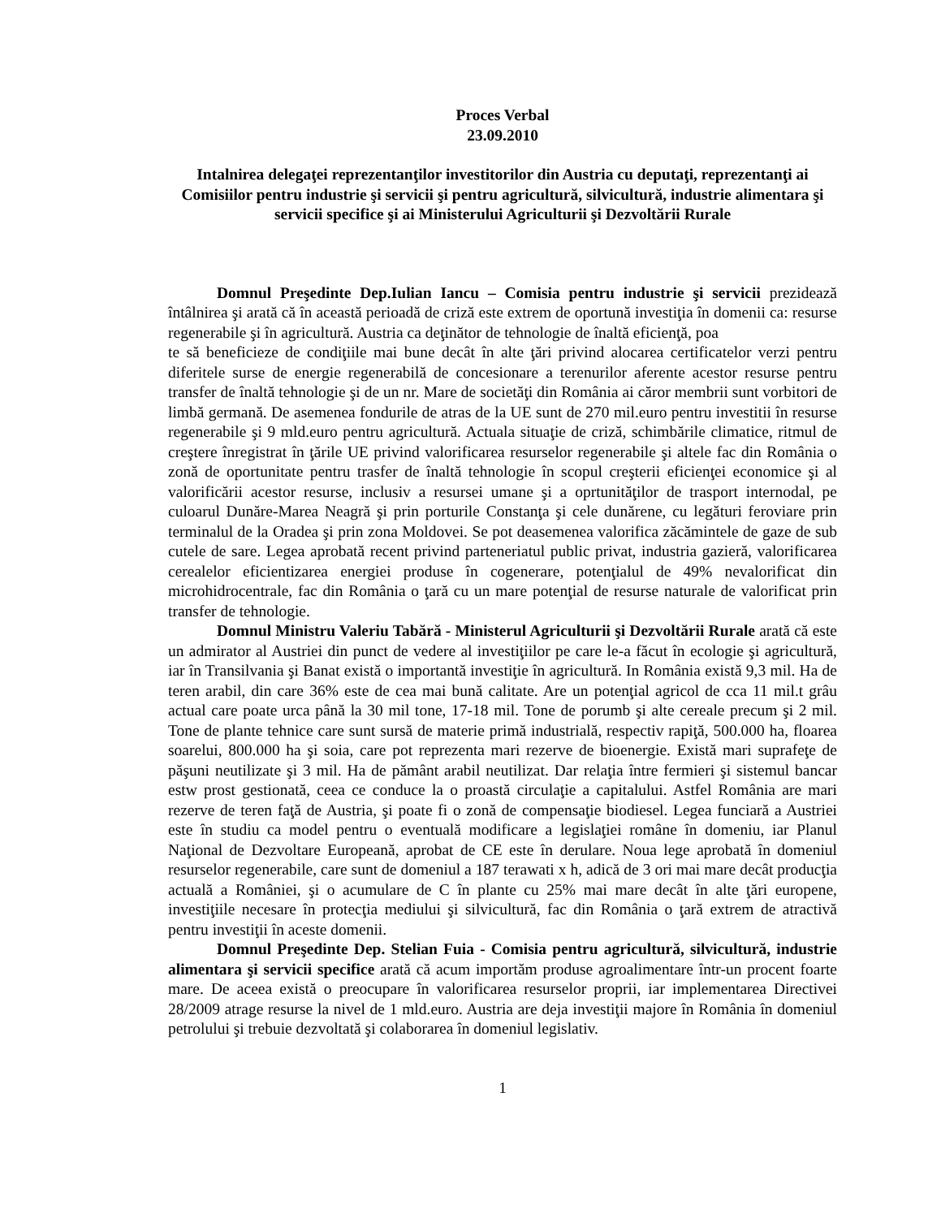Proces Verbal
23.09.2010
Intalnirea delegaţei reprezentanţilor investitorilor din Austria cu deputaţi, reprezentanţi ai Comisiilor pentru industrie şi servicii şi pentru agricultură, silvicultură, industrie alimentara şi servicii specifice şi ai Ministerului Agriculturii şi Dezvoltării Rurale
Domnul Preşedinte Dep.Iulian Iancu – Comisia pentru industrie şi servicii prezidează întâlnirea şi arată că în această perioadă de criză este extrem de oportună investiţia în domenii ca: resurse regenerabile şi în agricultură. Austria ca deţinător de tehnologie de înaltă eficienţă, poa
te să beneficieze de condiţiile mai bune decât în alte ţări privind alocarea certificatelor verzi pentru diferitele surse de energie regenerabilă de concesionare a terenurilor aferente acestor resurse pentru transfer de înaltă tehnologie şi de un nr. Mare de societăţi din România ai căror membrii sunt vorbitori de limbă germană. De asemenea fondurile de atras de la UE sunt de 270 mil.euro pentru investitii în resurse regenerabile şi 9 mld.euro pentru agricultură. Actuala situaţie de criză, schimbările climatice, ritmul de creştere înregistrat în ţările UE privind valorificarea resurselor regenerabile şi altele fac din România o zonă de oportunitate pentru trasfer de înaltă tehnologie în scopul creşterii eficienţei economice şi al valorificării acestor resurse, inclusiv a resursei umane şi a oprtunităţilor de trasport internodal, pe culoarul Dunăre-Marea Neagră şi prin porturile Constanţa şi cele dunărene, cu legături feroviare prin terminalul de la Oradea şi prin zona Moldovei. Se pot deasemenea valorifica zăcămintele de gaze de sub cutele de sare. Legea aprobată recent privind parteneriatul public privat, industria gazieră, valorificarea cerealelor eficientizarea energiei produse în cogenerare, potenţialul de 49% nevalorificat din microhidrocentrale, fac din România o ţară cu un mare potenţial de resurse naturale de valorificat prin transfer de tehnologie.
Domnul Ministru Valeriu Tabără - Ministerul Agriculturii şi Dezvoltării Rurale arată că este un admirator al Austriei din punct de vedere al investiţiilor pe care le-a făcut în ecologie şi agricultură, iar în Transilvania şi Banat există o importantă investiţie în agricultură. In România există 9,3 mil. Ha de teren arabil, din care 36% este de cea mai bună calitate. Are un potenţial agricol de cca 11 mil.t grâu actual care poate urca până la 30 mil tone, 17-18 mil. Tone de porumb şi alte cereale precum şi 2 mil. Tone de plante tehnice care sunt sursă de materie primă industrială, respectiv rapiţă, 500.000 ha, floarea soarelui, 800.000 ha şi soia, care pot reprezenta mari rezerve de bioenergie. Există mari suprafeţe de păşuni neutilizate şi 3 mil. Ha de pământ arabil neutilizat. Dar relaţia între fermieri şi sistemul bancar estw prost gestionată, ceea ce conduce la o proastă circulaţie a capitalului. Astfel România are mari rezerve de teren faţă de Austria, şi poate fi o zonă de compensaţie biodiesel. Legea funciară a Austriei este în studiu ca model pentru o eventuală modificare a legislaţiei române în domeniu, iar Planul Naţional de Dezvoltare Europeană, aprobat de CE este în derulare. Noua lege aprobată în domeniul resurselor regenerabile, care sunt de domeniul a 187 terawati x h, adică de 3 ori mai mare decât producţia actuală a României, şi o acumulare de C în plante cu 25% mai mare decât în alte ţări europene, investiţiile necesare în protecţia mediului şi silvicultură, fac din România o ţară extrem de atractivă pentru investiţii în aceste domenii.
Domnul Preşedinte Dep. Stelian Fuia - Comisia pentru agricultură, silvicultură, industrie alimentara şi servicii specifice arată că acum importăm produse agroalimentare într-un procent foarte mare. De aceea există o preocupare în valorificarea resurselor proprii, iar implementarea Directivei 28/2009 atrage resurse la nivel de 1 mld.euro. Austria are deja investiţii majore în România în domeniul petrolului şi trebuie dezvoltată şi colaborarea în domeniul legislativ.
1